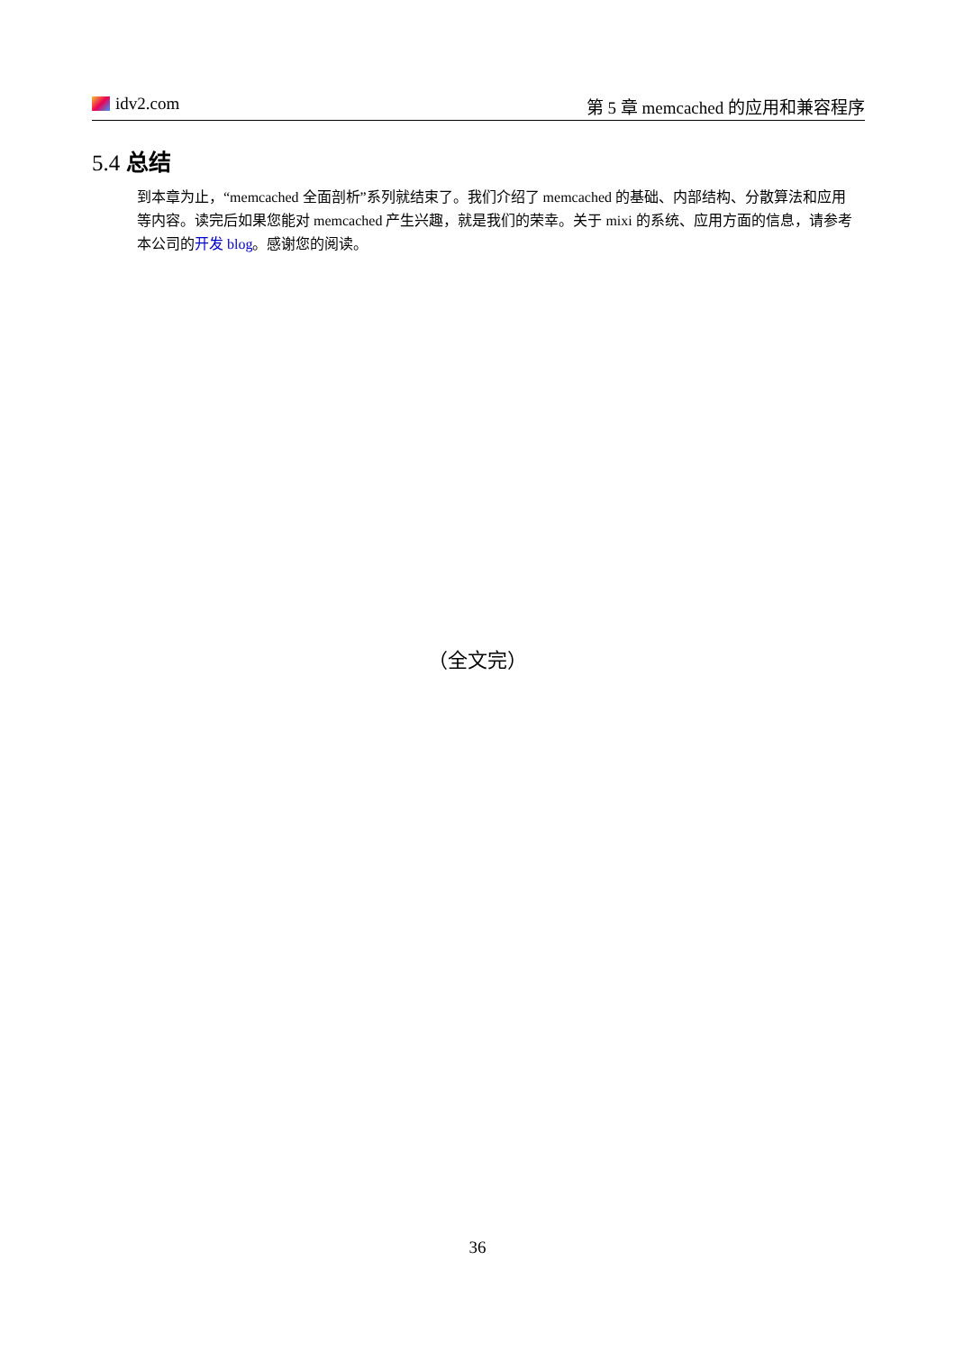idv2.com 第 5 章 memcached 的应用和兼容程序
5.4 总结
到本章为止，“memcached 全面剖析”系列就结束了。我们介绍了 memcached 的基础、内部结构、分散算法和应用等内容。读完后如果您能对 memcached 产生兴趣，就是我们的荣幸。关于 mixi 的系统、应用方面的信息，请参考本公司的开发 blog。感谢您的阅读。
（全文完）
36